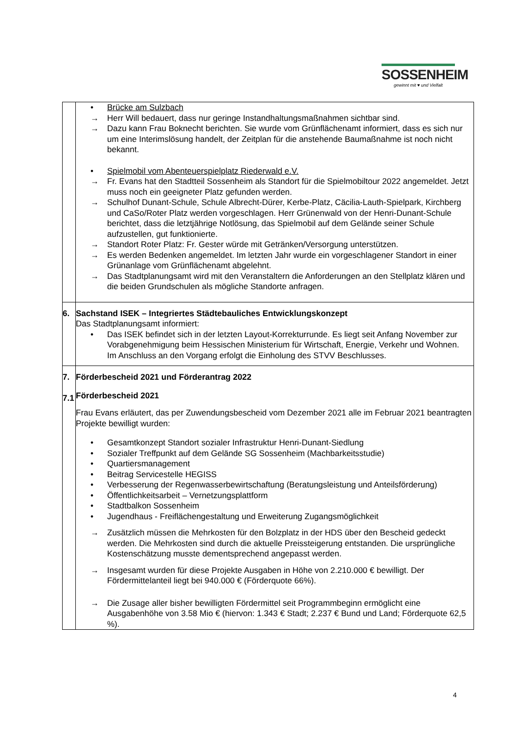SOSSENHEIM
gewinnt mit ♥ und Vielfalt
| | • Brücke am Sulzbach → Herr Will bedauert, dass nur geringe Instandhaltungsmaßnahmen sichtbar sind. → Dazu kann Frau Boknecht berichten. Sie wurde vom Grünflächenamt informiert, dass es sich nur um eine Interimslösung handelt, der Zeitplan für die anstehende Baumaßnahme ist noch nicht bekannt. • Spielmobil vom Abenteuerspielplatz Riederwald e.V. → Fr. Evans hat den Stadtteil Sossenheim als Standort für die Spielmobiltour 2022 angemeldet. Jetzt muss noch ein geeigneter Platz gefunden werden. → Schulhof Dunant-Schule, Schule Albrecht-Dürer, Kerbe-Platz, Cäcilia-Lauth-Spielpark, Kirchberg und CaSo/Roter Platz werden vorgeschlagen. Herr Grünenwald von der Henri-Dunant-Schule berichtet, dass die letztjährige Notlösung, das Spielmobil auf dem Gelände seiner Schule aufzustellen, gut funktionierte. → Standort Roter Platz: Fr. Gester würde mit Getränken/Versorgung unterstützen. → Es werden Bedenken angemeldet. Im letzten Jahr wurde ein vorgeschlagener Standort in einer Grünanlage vom Grünflächenamt abgelehnt. → Das Stadtplanungsamt wird mit den Veranstaltern die Anforderungen an den Stellplatz klären und die beiden Grundschulen als mögliche Standorte anfragen. |
| 6. | Sachstand ISEK – Integriertes Städtebauliches Entwicklungskonzept Das Stadtplanungsamt informiert: • Das ISEK befindet sich in der letzten Layout-Korrekturrunde. Es liegt seit Anfang November zur Vorabgenehmigung beim Hessischen Ministerium für Wirtschaft, Energie, Verkehr und Wohnen. Im Anschluss an den Vorgang erfolgt die Einholung des STVV Beschlusses. |
| 7. 7.1 | Förderbescheid 2021 und Förderantrag 2022 Förderbescheid 2021 Frau Evans erläutert, das per Zuwendungsbescheid vom Dezember 2021 alle im Februar 2021 beantragten Projekte bewilligt wurden: • Gesamtkonzept Standort sozialer Infrastruktur Henri-Dunant-Siedlung • Sozialer Treffpunkt auf dem Gelände SG Sossenheim (Machbarkeitsstudie) • Quartiersmanagement • Beitrag Servicestelle HEGISS • Verbesserung der Regenwasserbewirtschaftung (Beratungsleistung und Anteilsförderung) • Öffentlichkeitsarbeit – Vernetzungsplattform • Stadtbalkon Sossenheim • Jugendhaus - Freiflächengestaltung und Erweiterung Zugangsmöglichkeit → Zusätzlich müssen die Mehrkosten für den Bolzplatz in der HDS über den Bescheid gedeckt werden. Die Mehrkosten sind durch die aktuelle Preissteigerung entstanden. Die ursprüngliche Kostenschätzung musste dementsprechend angepasst werden. → Insgesamt wurden für diese Projekte Ausgaben in Höhe von 2.210.000 € bewilligt. Der Fördermittelanteil liegt bei 940.000 € (Förderquote 66%). → Die Zusage aller bisher bewilligten Fördermittel seit Programmbeginn ermöglicht eine Ausgabenhöhe von 3.58 Mio € (hiervon: 1.343 € Stadt; 2.237 € Bund und Land; Förderquote 62,5 %). |
4